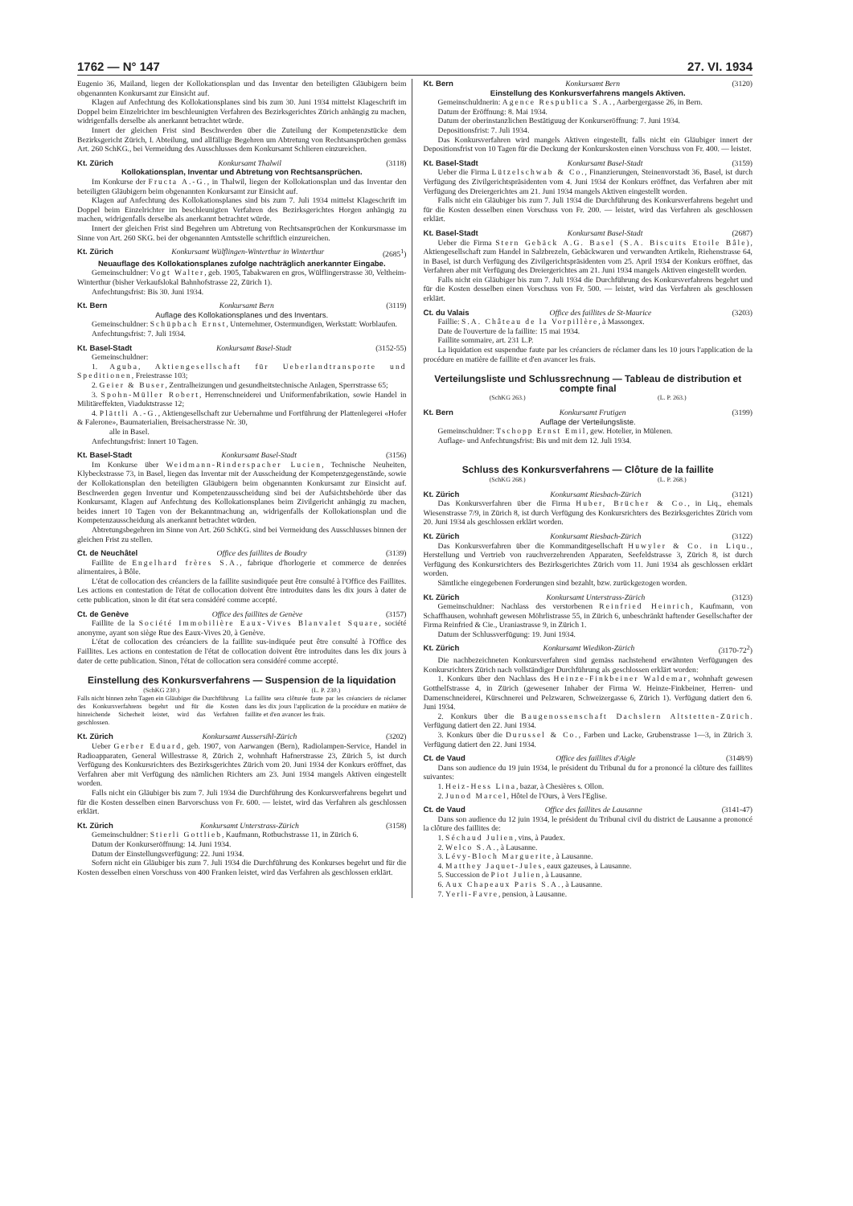1762 — N° 147 27. VI. 1934
Eugenio 36, Mailand, liegen der Kollokationsplan und das Inventar den beteiligten Gläubigern beim obgenannten Konkursamt zur Einsicht auf.
Klagen auf Anfechtung des Kollokationsplanes sind bis zum 30. Juni 1934 mittelst Klageschrift im Doppel beim Einzelrichter im beschleunigten Verfahren des Bezirksgerichtes Zürich anhängig zu machen, widrigenfalls derselbe als anerkannt betrachtet würde.
Innert der gleichen Frist sind Beschwerden über die Zuteilung der Kompetenzstücke dem Bezirksgericht Zürich, I. Abteilung, und allfällige Begehren um Abtretung von Rechtsansprüchen gemäss Art. 260 SchKG., bei Vermeidung des Ausschlusses dem Konkursamt Schlieren einzureichen.
Kt. Zürich Konkursamt Thalwil (3118)
Kollokationsplan, Inventar und Abtretung von Rechtsansprüchen.
Im Konkurse der Fructa A.-G., in Thalwil, liegen der Kollokationsplan und das Inventar den beteiligten Gläubigern beim obgenannten Konkursamt zur Einsicht auf.
Klagen auf Anfechtung des Kollokationsplanes sind bis zum 7. Juli 1934 mittelst Klageschrift im Doppel beim Einzelrichter im beschleunigten Verfahren des Bezirksgerichtes Horgen anhängig zu machen, widrigenfalls derselbe als anerkannt betrachtet würde.
Innert der gleichen Frist sind Begehren um Abtretung von Rechtsansprüchen der Konkursmasse im Sinne von Art. 260 SKG. bei der obgenannten Amtsstelle schriftlich einzureichen.
Kt. Zürich Konkursamt Wülflingen-Winterthur in Winterthur (2685<sup>1</sup>)
Neuauflage des Kollokationsplanes zufolge nachträglich anerkannter Eingabe.
Gemeinschuldner: Vogt Walter, geb. 1905, Tabakwaren en gros, Wülflingerstrasse 30, Veltheim-Winterthur (bisher Verkaufslokal Bahnhofstrasse 22, Zürich 1).
Anfechtungsfrist: Bis 30. Juni 1934.
Kt. Bern Konkursamt Bern (3119)
Auflage des Kollokationsplanes und des Inventars.
Gemeinschuldner: Schüpbach Ernst, Unternehmer, Ostermundigen, Werkstatt: Worblaufen.
Anfechtungsfrist: 7. Juli 1934.
Kt. Basel-Stadt Konkursamt Basel-Stadt (3152-55)
Gemeinschuldner:
1. Aguba, Aktiengesellschaft für Ueberlandtransporte und Speditionen, Freiestrasse 103;
2. Geier & Buser, Zentralheizungen und gesundheitstechnische Anlagen, Sperrstrasse 65;
3. Spohn-Müller Robert, Herrenschneiderei und Uniformenfabrikation, sowie Handel in Militäreffekten, Viaduktstrasse 12;
4. Plättli A.-G., Aktiengesellschaft zur Uebernahme und Fortführung der Plattenlegerei «Hofer & Falerone», Baumaterialien, Breisacherstrasse Nr. 30,
alle in Basel.
Anfechtungsfrist: Innert 10 Tagen.
Kt. Basel-Stadt Konkursamt Basel-Stadt (3156)
Im Konkurse über Weidmann-Rinderspacher Lucien, Technische Neuheiten, Klybeckstrasse 73, in Basel, liegen das Inventar mit der Ausscheidung der Kompetenzgegenstände, sowie der Kollokationsplan den beteiligten Gläubigern beim obgenannten Konkursamt zur Einsicht auf. Beschwerden gegen Inventur und Kompetenzausscheidung sind bei der Aufsichtsbehörde über das Konkursamt, Klagen auf Anfechtung des Kollokationsplanes beim Zivilgericht anhängig zu machen, beides innert 10 Tagen von der Bekanntmachung an, widrigenfalls der Kollokationsplan und die Kompetenzausscheidung als anerkannt betrachtet würden.
Abtretungsbegehren im Sinne von Art. 260 SchKG. sind bei Vermeidung des Ausschlusses binnen der gleichen Frist zu stellen.
Ct. de Neuchâtel Office des faillites de Boudry (3139)
Faillite de Engelhard frères S.A., fabrique d'horlogerie et commerce de denrées alimentaires, à Bôle.
L'état de collocation des créanciers de la faillite susindiquée peut être consulté à l'Office des Faillites. Les actions en contestation de l'état de collocation doivent être introduites dans les dix jours à dater de cette publication, sinon le dit état sera considéré comme accepté.
Ct. de Genève Office des faillites de Genève (3157)
Faillite de la Société Immobilière Eaux-Vives Blanvalet Square, société anonyme, ayant son siège Rue des Eaux-Vives 20, à Genève.
L'état de collocation des créanciers de la faillite sus-indiquée peut être consulté à l'Office des Faillites. Les actions en contestation de l'état de collocation doivent être introduites dans les dix jours à dater de cette publication. Sinon, l'état de collocation sera considéré comme accepté.
Einstellung des Konkursverfahrens — Suspension de la liquidation
(SchKG 230.) (L. P. 230.)
Falls nicht binnen zehn Tagen ein Gläubiger die Durchführung des Konkursverfahrens begehrt und für die Kosten hinreichende Sicherheit leistet, wird das Verfahren geschlossen.
La faillite sera clôturée faute par les créanciers de réclamer dans les dix jours l'application de la procédure en matière de faillite et d'en avancer les frais.
Kt. Zürich Konkursamt Aussersihl-Zürich (3202)
Ueber Gerber Eduard, geb. 1907, von Aarwangen (Bern), Radiolampen-Service, Handel in Radioapparaten, General Willestrasse 8, Zürich 2, wohnhaft Hafnerstrasse 23, Zürich 5, ist durch Verfügung des Konkursrichters des Bezirksgerichtes Zürich vom 20. Juni 1934 der Konkurs eröffnet, das Verfahren aber mit Verfügung des nämlichen Richters am 23. Juni 1934 mangels Aktiven eingestellt worden.
Falls nicht ein Gläubiger bis zum 7. Juli 1934 die Durchführung des Konkursverfahrens begehrt und für die Kosten desselben einen Barvorschuss von Fr. 600. — leistet, wird das Verfahren als geschlossen erklärt.
Kt. Zürich Konkursamt Unterstrass-Zürich (3158)
Gemeinschuldner: Stierli Gottlieb, Kaufmann, Rotbuchstrasse 11, in Zürich 6.
Datum der Konkurseröffnung: 14. Juni 1934.
Datum der Einstellungsverfügung: 22. Juni 1934.
Sofern nicht ein Gläubiger bis zum 7. Juli 1934 die Durchführung des Konkurses begehrt und für die Kosten desselben einen Vorschuss von 400 Franken leistet, wird das Verfahren als geschlossen erklärt.
Kt. Bern Konkursamt Bern (3120)
Einstellung des Konkursverfahrens mangels Aktiven.
Gemeinschuldnerin: Agence Respublica S.A., Aarbergergasse 26, in Bern.
Datum der Eröffnung: 8. Mai 1934.
Datum der oberinstanzlichen Bestätiguug der Konkurseröffnung: 7. Juni 1934.
Depositionsfrist: 7. Juli 1934.
Das Konkursverfahren wird mangels Aktiven eingestellt, falls nicht ein Gläubiger innert der Depositionsfrist von 10 Tagen für die Deckung der Konkurskosten einen Vorschuss von Fr. 400. — leistet.
Kt. Basel-Stadt Konkursamt Basel-Stadt (3159)
Ueber die Firma Lützelschwab & Co., Finanzierungen, Steinenvorstadt 36, Basel, ist durch Verfügung des Zivilgerichtspräsidenten vom 4. Juni 1934 der Konkurs eröffnet, das Verfahren aber mit Verfügung des Dreiergerichtes am 21. Juni 1934 mangels Aktiven eingestellt worden.
Falls nicht ein Gläubiger bis zum 7. Juli 1934 die Durchführung des Konkursverfahrens begehrt und für die Kosten desselben einen Vorschuss von Fr. 200. — leistet, wird das Verfahren als geschlossen erklärt.
Kt. Basel-Stadt Konkursamt Basel-Stadt (2687)
Ueber die Firma Stern Gebäck A.G. Basel (S.A. Biscuits Etoile Bâle), Aktiengesellschaft zum Handel in Salzbrezeln, Gebäckwaren und verwandten Artikeln, Riehenstrasse 64, in Basel, ist durch Verfügung des Zivilgerichtspräsidenten vom 25. April 1934 der Konkurs eröffnet, das Verfahren aber mit Verfügung des Dreiergerichtes am 21. Juni 1934 mangels Aktiven eingestellt worden.
Falls nicht ein Gläubiger bis zum 7. Juli 1934 die Durchführung des Konkursverfahrens begehrt und für die Kosten desselben einen Vorschuss von Fr. 500. — leistet, wird das Verfahren als geschlossen erklärt.
Ct. du Valais Office des faillites de St-Maurice (3203)
Faillie: S.A. Château de la Vorpillère, à Massongex.
Date de l'ouverture de la faillite: 15 mai 1934.
Faillite sommaire, art. 231 L.P.
La liquidation est suspendue faute par les créanciers de réclamer dans les 10 jours l'application de la procédure en matière de faillite et d'en avancer les frais.
Verteilungsliste und Schlussrechnung — Tableau de distribution et compte final
(SchKG 263.) (L. P. 263.)
Kt. Bern Konkursamt Frutigen (3199)
Auflage der Verteilungsliste.
Gemeinschuldner: Tschopp Ernst Emil, gew. Hotelier, in Mülenen.
Auflage- und Anfechtungsfrist: Bis und mit dem 12. Juli 1934.
Schluss des Konkursverfahrens — Clôture de la faillite
(SchKG 268.) (L. P. 268.)
Kt. Zürich Konkursamt Riesbach-Zürich (3121)
Das Konkursverfahren über die Firma Huber, Brücher & Co., in Liq., ehemals Wiesenstrasse 7/9, in Zürich 8, ist durch Verfügung des Konkursrichters des Bezirksgerichtes Zürich vom 20. Juni 1934 als geschlossen erklärt worden.
Kt. Zürich Konkursamt Riesbach-Zürich (3122)
Das Konkursverfahren über die Kommanditgesellschaft Huwyler & Co. in Liqu., Herstellung und Vertrieb von rauchverzehrenden Apparaten, Seefeldstrasse 3, Zürich 8, ist durch Verfügung des Konkursrichters des Bezirksgerichtes Zürich vom 11. Juni 1934 als geschlossen erklärt worden.
Sämtliche eingegebenen Forderungen sind bezahlt, bzw. zurückgezogen worden.
Kt. Zürich Konkursamt Unterstrass-Zürich (3123)
Gemeinschuldner: Nachlass des verstorbenen Reinfried Heinrich, Kaufmann, von Schaffhausen, wohnhaft gewesen Möhrlistrasse 55, in Zürich 6, unbeschränkt haftender Gesellschafter der Firma Reinfried & Cie., Uraniastrasse 9, in Zürich 1.
Datum der Schlussverfügung: 19. Juni 1934.
Kt. Zürich Konkursamt Wiedikon-Zürich (3170-72<sup>2</sup>)
Die nachbezeichneten Konkursverfahren sind gemäss nachstehend erwähnten Verfügungen des Konkursrichters Zürich nach vollständiger Durchführung als geschlossen erklärt worden:
1. Konkurs über den Nachlass des Heinze-Finkbeiner Waldemar, wohnhaft gewesen Gotthelfstrasse 4, in Zürich (gewesener Inhaber der Firma W. Heinze-Finkbeiner, Herren- und Damenschneiderei, Kürschnerei und Pelzwaren, Schweizergasse 6, Zürich 1). Verfügung datiert den 6. Juni 1934.
2. Konkurs über die Baugenossenschaft Dachslern Altstetten-Zürich. Verfügung datiert den 22. Juni 1934.
3. Konkurs über die Durussel & Co., Farben und Lacke, Grubenstrasse 1—3, in Zürich 3. Verfügung datiert den 22. Juni 1934.
Ct. de Vaud Office des faillites d'Aigle (3148/9)
Dans son audience du 19 juin 1934, le président du Tribunal du for a prononcé la clôture des faillites suivantes:
1. Heiz-Hess Lina, bazar, à Chesières s. Ollon.
2. Junod Marcel, Hôtel de l'Ours, à Vers l'Eglise.
Ct. de Vaud Office des faillites de Lausanne (3141-47)
Dans son audience du 12 juin 1934, le président du Tribunal civil du district de Lausanne a prononcé la clôture des faillites de:
1. Séchaud Julien, vins, à Paudex.
2. Welco S.A., à Lausanne.
3. Lévy-Bloch Marguerite, à Lausanne.
4. Matthey Jaquet-Jules, eaux gazeuses, à Lausanne.
5. Succession de Piot Julien, à Lausanne.
6. Aux Chapeaux Paris S.A., à Lausanne.
7. Yerli-Favre, pension, à Lausanne.